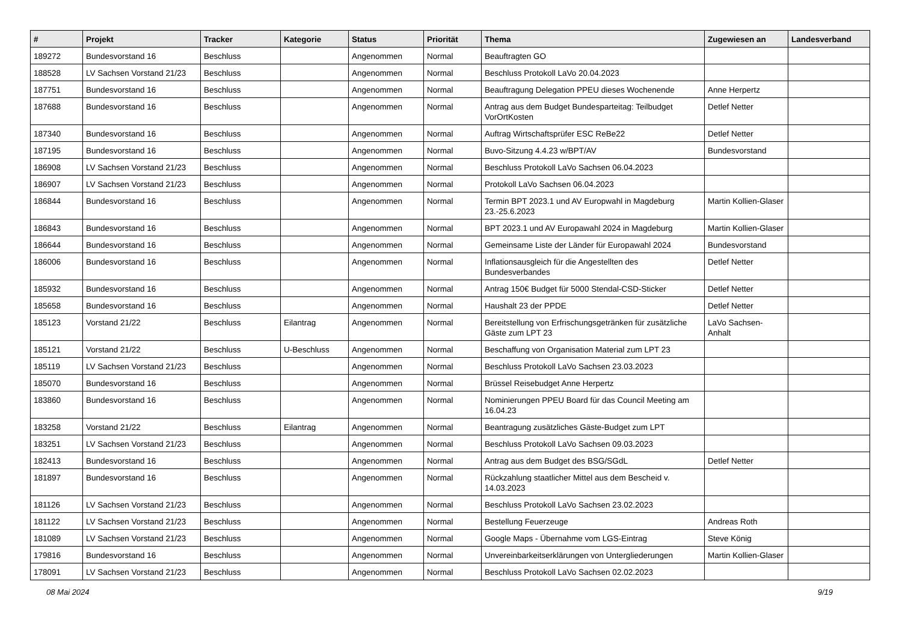| # | Projekt | Tracker | Kategorie | Status | Priorität | Thema | Zugewiesen an | Landesverband |
| --- | --- | --- | --- | --- | --- | --- | --- | --- |
| 189272 | Bundesvorstand 16 | Beschluss | | Angenommen | Normal | Beauftragten GO | | |
| 188528 | LV Sachsen Vorstand 21/23 | Beschluss | | Angenommen | Normal | Beschluss Protokoll LaVo 20.04.2023 | | |
| 187751 | Bundesvorstand 16 | Beschluss | | Angenommen | Normal | Beauftragung Delegation PPEU dieses Wochenende | Anne Herpertz | |
| 187688 | Bundesvorstand 16 | Beschluss | | Angenommen | Normal | Antrag aus dem Budget Bundesparteitag: Teilbudget VorOrtKosten | Detlef Netter | |
| 187340 | Bundesvorstand 16 | Beschluss | | Angenommen | Normal | Auftrag Wirtschaftsprüfer ESC ReBe22 | Detlef Netter | |
| 187195 | Bundesvorstand 16 | Beschluss | | Angenommen | Normal | Buvo-Sitzung 4.4.23 w/BPT/AV | Bundesvorstand | |
| 186908 | LV Sachsen Vorstand 21/23 | Beschluss | | Angenommen | Normal | Beschluss Protokoll LaVo Sachsen 06.04.2023 | | |
| 186907 | LV Sachsen Vorstand 21/23 | Beschluss | | Angenommen | Normal | Protokoll LaVo Sachsen 06.04.2023 | | |
| 186844 | Bundesvorstand 16 | Beschluss | | Angenommen | Normal | Termin BPT 2023.1 und AV Europwahl in Magdeburg 23.-25.6.2023 | Martin Kollien-Glaser | |
| 186843 | Bundesvorstand 16 | Beschluss | | Angenommen | Normal | BPT 2023.1 und AV Europawahl 2024 in Magdeburg | Martin Kollien-Glaser | |
| 186644 | Bundesvorstand 16 | Beschluss | | Angenommen | Normal | Gemeinsame Liste der Länder für Europawahl 2024 | Bundesvorstand | |
| 186006 | Bundesvorstand 16 | Beschluss | | Angenommen | Normal | Inflationsausgleich für die Angestellten des Bundesverbandes | Detlef Netter | |
| 185932 | Bundesvorstand 16 | Beschluss | | Angenommen | Normal | Antrag 150€ Budget für 5000 Stendal-CSD-Sticker | Detlef Netter | |
| 185658 | Bundesvorstand 16 | Beschluss | | Angenommen | Normal | Haushalt 23 der PPDE | Detlef Netter | |
| 185123 | Vorstand 21/22 | Beschluss | Eilantrag | Angenommen | Normal | Bereitstellung von Erfrischungsgetränken für zusätzliche Gäste zum LPT 23 | LaVo Sachsen-Anhalt | |
| 185121 | Vorstand 21/22 | Beschluss | U-Beschluss | Angenommen | Normal | Beschaffung von Organisation Material zum LPT 23 | | |
| 185119 | LV Sachsen Vorstand 21/23 | Beschluss | | Angenommen | Normal | Beschluss Protokoll LaVo Sachsen 23.03.2023 | | |
| 185070 | Bundesvorstand 16 | Beschluss | | Angenommen | Normal | Brüssel Reisebudget Anne Herpertz | | |
| 183860 | Bundesvorstand 16 | Beschluss | | Angenommen | Normal | Nominierungen PPEU Board für das Council Meeting am 16.04.23 | | |
| 183258 | Vorstand 21/22 | Beschluss | Eilantrag | Angenommen | Normal | Beantragung zusätzliches Gäste-Budget zum LPT | | |
| 183251 | LV Sachsen Vorstand 21/23 | Beschluss | | Angenommen | Normal | Beschluss Protokoll LaVo Sachsen 09.03.2023 | | |
| 182413 | Bundesvorstand 16 | Beschluss | | Angenommen | Normal | Antrag aus dem Budget des BSG/SGdL | Detlef Netter | |
| 181897 | Bundesvorstand 16 | Beschluss | | Angenommen | Normal | Rückzahlung staatlicher Mittel aus dem Bescheid v. 14.03.2023 | | |
| 181126 | LV Sachsen Vorstand 21/23 | Beschluss | | Angenommen | Normal | Beschluss Protokoll LaVo Sachsen 23.02.2023 | | |
| 181122 | LV Sachsen Vorstand 21/23 | Beschluss | | Angenommen | Normal | Bestellung Feuerzeuge | Andreas Roth | |
| 181089 | LV Sachsen Vorstand 21/23 | Beschluss | | Angenommen | Normal | Google Maps - Übernahme vom LGS-Eintrag | Steve König | |
| 179816 | Bundesvorstand 16 | Beschluss | | Angenommen | Normal | Unvereinbarkeitserklärungen von Untergliederungen | Martin Kollien-Glaser | |
| 178091 | LV Sachsen Vorstand 21/23 | Beschluss | | Angenommen | Normal | Beschluss Protokoll LaVo Sachsen 02.02.2023 | | |
08 Mai 2024 9/19